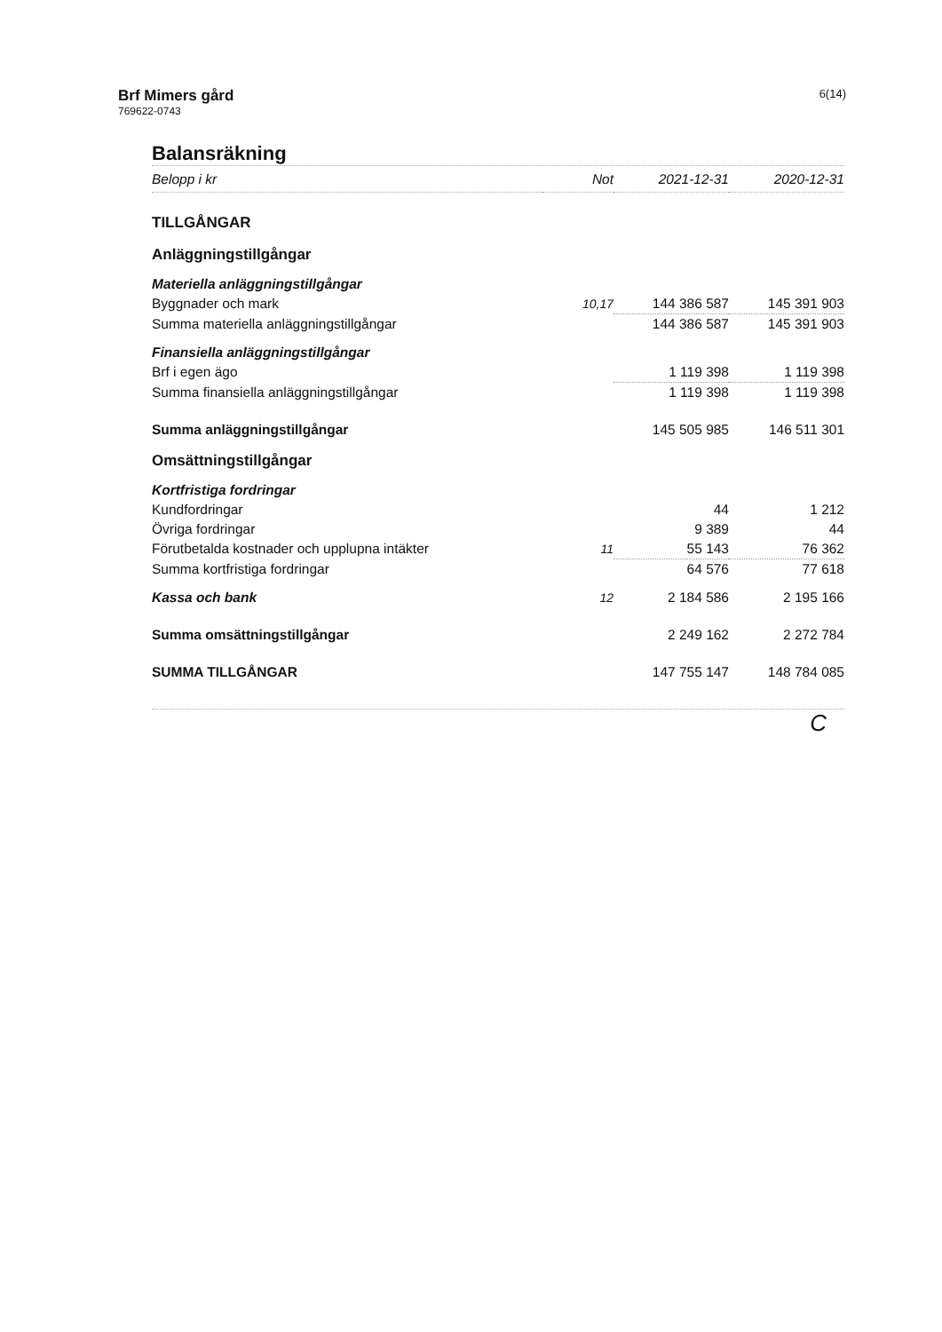Brf Mimers gård
769622-0743
6(14)
Balansräkning
| Belopp i kr | Not | 2021-12-31 | 2020-12-31 |
| --- | --- | --- | --- |
| TILLGÅNGAR | | | |
| Anläggningstillgångar | | | |
| Materiella anläggningstillgångar | | | |
| Byggnader och mark | 10,17 | 144 386 587 | 145 391 903 |
| Summa materiella anläggningstillgångar | | 144 386 587 | 145 391 903 |
| Finansiella anläggningstillgångar | | | |
| Brf i egen ägo | | 1 119 398 | 1 119 398 |
| Summa finansiella anläggningstillgångar | | 1 119 398 | 1 119 398 |
| Summa anläggningstillgångar | | 145 505 985 | 146 511 301 |
| Omsättningstillgångar | | | |
| Kortfristiga fordringar | | | |
| Kundfordringar | | 44 | 1 212 |
| Övriga fordringar | | 9 389 | 44 |
| Förutbetalda kostnader och upplupna intäkter | 11 | 55 143 | 76 362 |
| Summa kortfristiga fordringar | | 64 576 | 77 618 |
| Kassa och bank | 12 | 2 184 586 | 2 195 166 |
| Summa omsättningstillgångar | | 2 249 162 | 2 272 784 |
| SUMMA TILLGÅNGAR | | 147 755 147 | 148 784 085 |
C